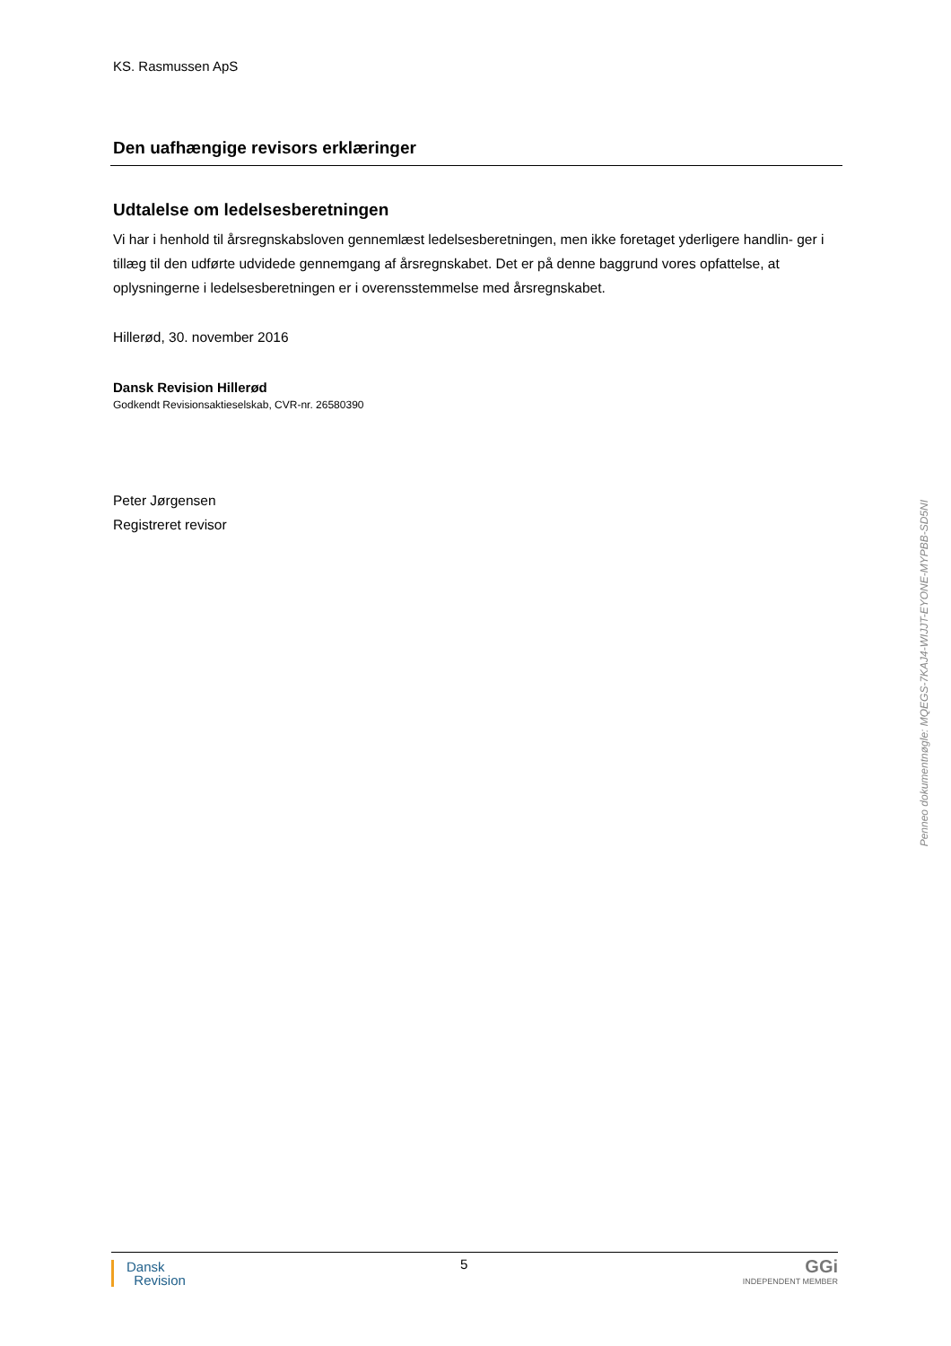KS. Rasmussen ApS
Den uafhængige revisors erklæringer
Udtalelse om ledelsesberetningen
Vi har i henhold til årsregnskabsloven gennemlæst ledelsesberetningen, men ikke foretaget yderligere handlin- ger i tillæg til den udførte udvidede gennemgang af årsregnskabet. Det er på denne baggrund vores opfattelse, at oplysningerne i ledelsesberetningen er i overensstemmelse med årsregnskabet.
Hillerød, 30. november 2016
Dansk Revision Hillerød
Godkendt Revisionsaktieselskab, CVR-nr. 26580390
Peter Jørgensen
Registreret revisor
Penneo dokumentnøgle: MQEGS-7KAJ4-WIJJT-EYONE-MYPBB-SD5NI
Dansk
Revision
5
GGi
INDEPENDENT MEMBER